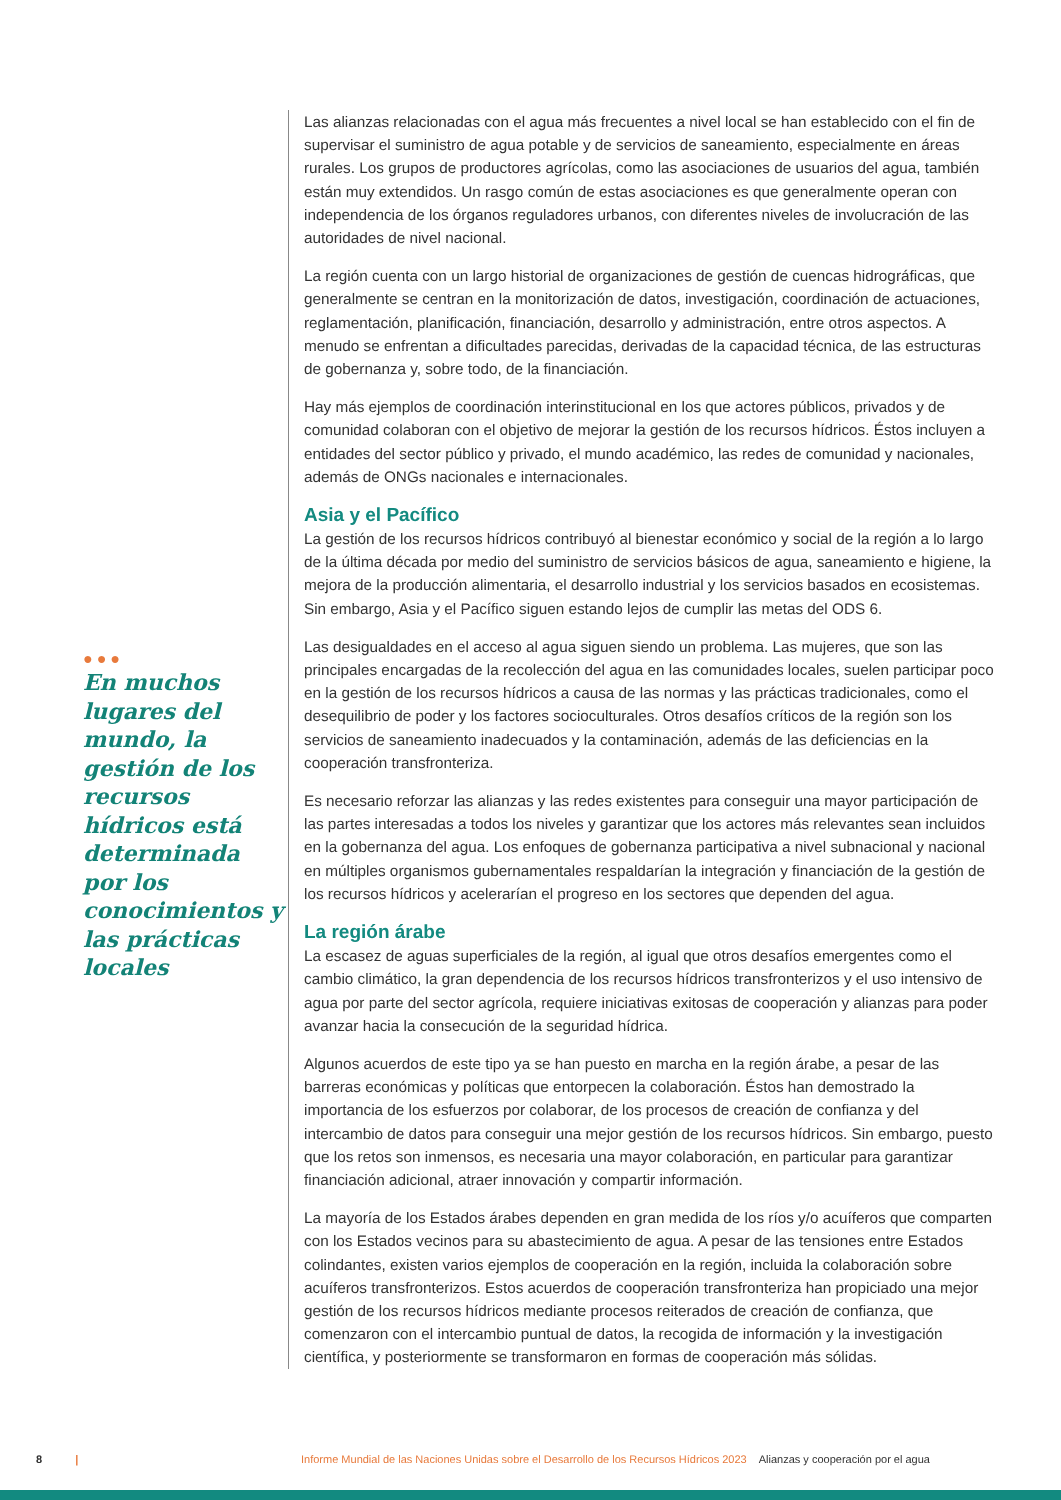●●●
En muchos lugares del mundo, la gestión de los recursos hídricos está determinada por los conocimientos y las prácticas locales
Las alianzas relacionadas con el agua más frecuentes a nivel local se han establecido con el fin de supervisar el suministro de agua potable y de servicios de saneamiento, especialmente en áreas rurales. Los grupos de productores agrícolas, como las asociaciones de usuarios del agua, también están muy extendidos. Un rasgo común de estas asociaciones es que generalmente operan con independencia de los órganos reguladores urbanos, con diferentes niveles de involucración de las autoridades de nivel nacional.
La región cuenta con un largo historial de organizaciones de gestión de cuencas hidrográficas, que generalmente se centran en la monitorización de datos, investigación, coordinación de actuaciones, reglamentación, planificación, financiación, desarrollo y administración, entre otros aspectos. A menudo se enfrentan a dificultades parecidas, derivadas de la capacidad técnica, de las estructuras de gobernanza y, sobre todo, de la financiación.
Hay más ejemplos de coordinación interinstitucional en los que actores públicos, privados y de comunidad colaboran con el objetivo de mejorar la gestión de los recursos hídricos. Éstos incluyen a entidades del sector público y privado, el mundo académico, las redes de comunidad y nacionales, además de ONGs nacionales e internacionales.
Asia y el Pacífico
La gestión de los recursos hídricos contribuyó al bienestar económico y social de la región a lo largo de la última década por medio del suministro de servicios básicos de agua, saneamiento e higiene, la mejora de la producción alimentaria, el desarrollo industrial y los servicios basados en ecosistemas. Sin embargo, Asia y el Pacífico siguen estando lejos de cumplir las metas del ODS 6.
Las desigualdades en el acceso al agua siguen siendo un problema. Las mujeres, que son las principales encargadas de la recolección del agua en las comunidades locales, suelen participar poco en la gestión de los recursos hídricos a causa de las normas y las prácticas tradicionales, como el desequilibrio de poder y los factores socioculturales. Otros desafíos críticos de la región son los servicios de saneamiento inadecuados y la contaminación, además de las deficiencias en la cooperación transfronteriza.
Es necesario reforzar las alianzas y las redes existentes para conseguir una mayor participación de las partes interesadas a todos los niveles y garantizar que los actores más relevantes sean incluidos en la gobernanza del agua. Los enfoques de gobernanza participativa a nivel subnacional y nacional en múltiples organismos gubernamentales respaldarían la integración y financiación de la gestión de los recursos hídricos y acelerarían el progreso en los sectores que dependen del agua.
La región árabe
La escasez de aguas superficiales de la región, al igual que otros desafíos emergentes como el cambio climático, la gran dependencia de los recursos hídricos transfronterizos y el uso intensivo de agua por parte del sector agrícola, requiere iniciativas exitosas de cooperación y alianzas para poder avanzar hacia la consecución de la seguridad hídrica.
Algunos acuerdos de este tipo ya se han puesto en marcha en la región árabe, a pesar de las barreras económicas y políticas que entorpecen la colaboración. Éstos han demostrado la importancia de los esfuerzos por colaborar, de los procesos de creación de confianza y del intercambio de datos para conseguir una mejor gestión de los recursos hídricos. Sin embargo, puesto que los retos son inmensos, es necesaria una mayor colaboración, en particular para garantizar financiación adicional, atraer innovación y compartir información.
La mayoría de los Estados árabes dependen en gran medida de los ríos y/o acuíferos que comparten con los Estados vecinos para su abastecimiento de agua. A pesar de las tensiones entre Estados colindantes, existen varios ejemplos de cooperación en la región, incluida la colaboración sobre acuíferos transfronterizos. Estos acuerdos de cooperación transfronteriza han propiciado una mejor gestión de los recursos hídricos mediante procesos reiterados de creación de confianza, que comenzaron con el intercambio puntual de datos, la recogida de información y la investigación científica, y posteriormente se transformaron en formas de cooperación más sólidas.
8 | Informe Mundial de las Naciones Unidas sobre el Desarrollo de los Recursos Hídricos 2023 Alianzas y cooperación por el agua